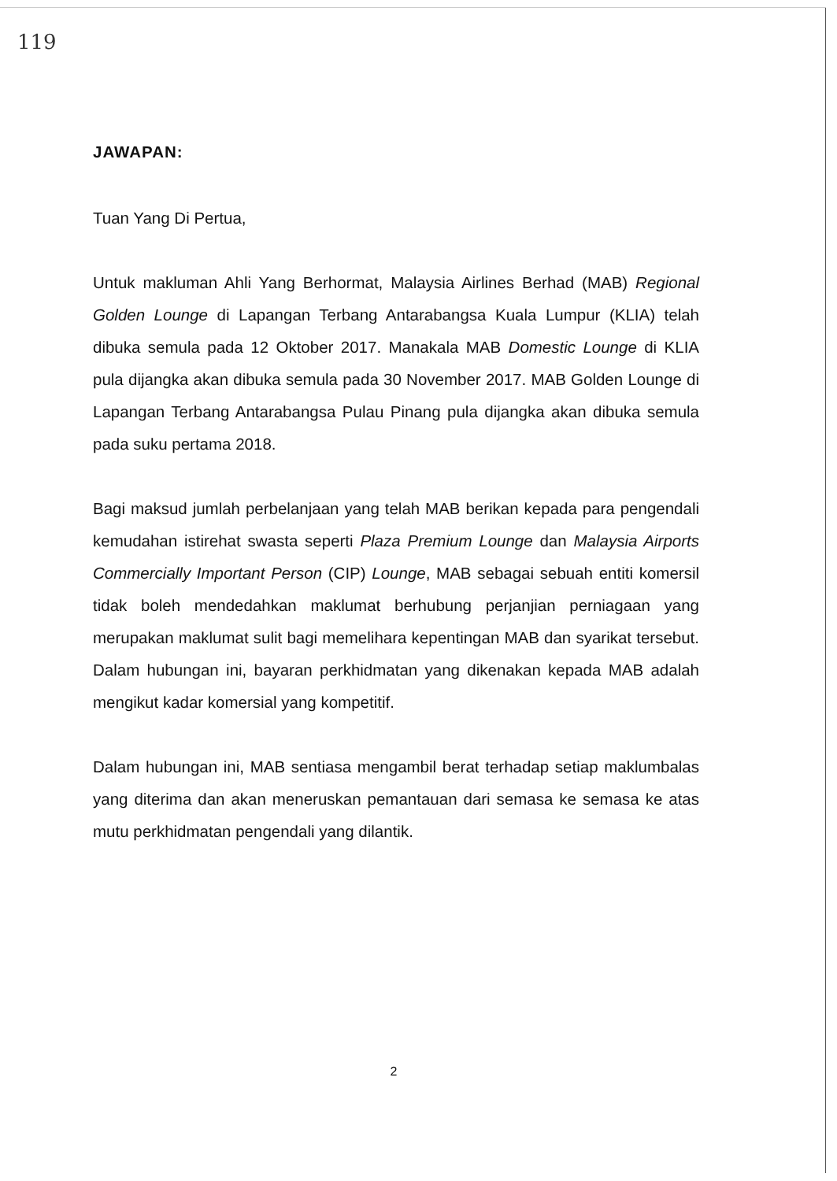119
JAWAPAN:
Tuan Yang Di Pertua,
Untuk makluman Ahli Yang Berhormat, Malaysia Airlines Berhad (MAB) Regional Golden Lounge di Lapangan Terbang Antarabangsa Kuala Lumpur (KLIA) telah dibuka semula pada 12 Oktober 2017. Manakala MAB Domestic Lounge di KLIA pula dijangka akan dibuka semula pada 30 November 2017. MAB Golden Lounge di Lapangan Terbang Antarabangsa Pulau Pinang pula dijangka akan dibuka semula pada suku pertama 2018.
Bagi maksud jumlah perbelanjaan yang telah MAB berikan kepada para pengendali kemudahan istirehat swasta seperti Plaza Premium Lounge dan Malaysia Airports Commercially Important Person (CIP) Lounge, MAB sebagai sebuah entiti komersil tidak boleh mendedahkan maklumat berhubung perjanjian perniagaan yang merupakan maklumat sulit bagi memelihara kepentingan MAB dan syarikat tersebut. Dalam hubungan ini, bayaran perkhidmatan yang dikenakan kepada MAB adalah mengikut kadar komersial yang kompetitif.
Dalam hubungan ini, MAB sentiasa mengambil berat terhadap setiap maklumbalas yang diterima dan akan meneruskan pemantauan dari semasa ke semasa ke atas mutu perkhidmatan pengendali yang dilantik.
2